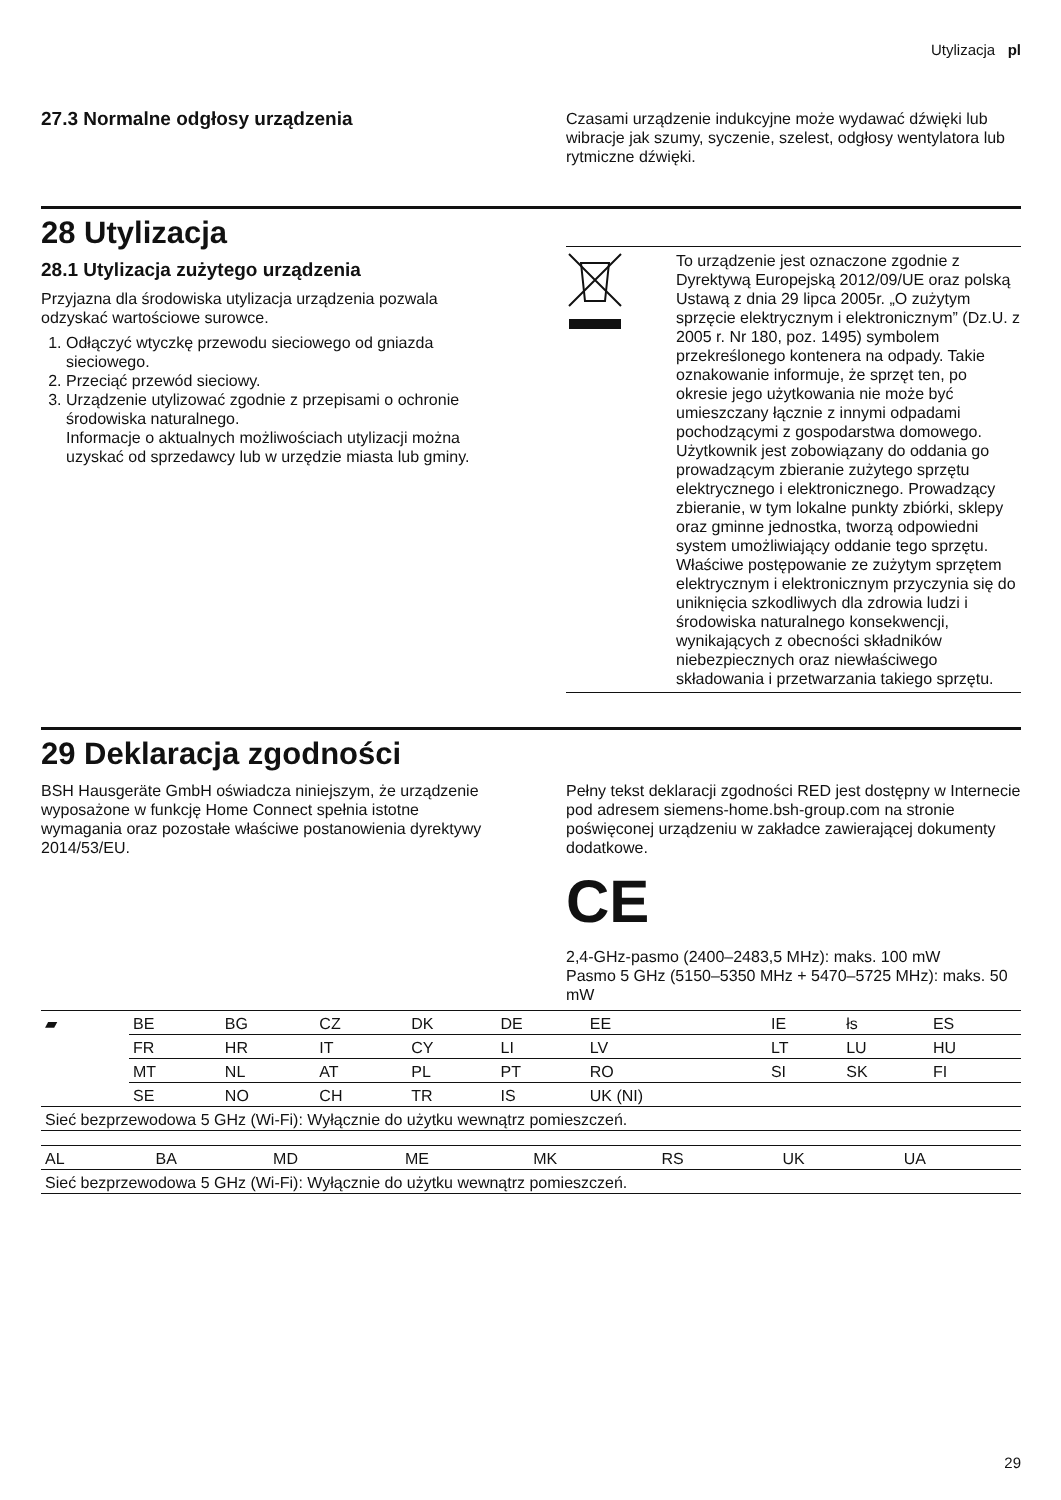Utylizacja pl
27.3 Normalne odgłosy urządzenia
Czasami urządzenie indukcyjne może wydawać dźwięki lub wibracje jak szumy, syczenie, szelest, odgłosy wentylatora lub rytmiczne dźwięki.
28 Utylizacja
28.1 Utylizacja zużytego urządzenia
Przyjazna dla środowiska utylizacja urządzenia pozwala odzyskać wartościowe surowce.
1. Odłączyć wtyczkę przewodu sieciowego od gniazda sieciowego.
2. Przeciąć przewód sieciowy.
3. Urządzenie utylizować zgodnie z przepisami o ochronie środowiska naturalnego.
Informacje o aktualnych możliwościach utylizacji można uzyskać od sprzedawcy lub w urzędzie miasta lub gminy.
To urządzenie jest oznaczone zgodnie z Dyrektywą Europejską 2012/09/UE oraz polską Ustawą z dnia 29 lipca 2005r. „O zużytym sprzęcie elektrycznym i elektronicznym” (Dz.U. z 2005 r. Nr 180, poz. 1495) symbolem przekreślonego kontenera na odpady. Takie oznakowanie informuje, że sprzęt ten, po okresie jego użytkowania nie może być umieszczany łącznie z innymi odpadami pochodzącymi z gospodarstwa domowego. Użytkownik jest zobowiązany do oddania go prowadzącym zbieranie zużytego sprzętu elektrycznego i elektronicznego. Prowadzący zbieranie, w tym lokalne punkty zbiórki, sklepy oraz gminne jednostka, tworzą odpowiedni system umożliwiający oddanie tego sprzętu. Właściwe postępowanie ze zużytym sprzętem elektrycznym i elektronicznym przyczynia się do uniknięcia szkodliwych dla zdrowia ludzi i środowiska naturalnego konsekwencji, wynikających z obecności składników niebezpiecznych oraz niewłaściwego składowania i przetwarzania takiego sprzętu.
29 Deklaracja zgodności
BSH Hausgeräte GmbH oświadcza niniejszym, że urządzenie wyposażone w funkcję Home Connect spełnia istotne wymagania oraz pozostałe właściwe postanowienia dyrektywy 2014/53/EU.
Pełny tekst deklaracji zgodności RED jest dostępny w Internecie pod adresem siemens-home.bsh-group.com na stronie poświęconej urządzeniu w zakładce zawierającej dokumenty dodatkowe.
CE
2,4-GHz-pasmo (2400–2483,5 MHz): maks. 100 mW
Pasmo 5 GHz (5150–5350 MHz + 5470–5725 MHz): maks. 50 mW
| ▰ | BE | BG | CZ | DK | DE | EE | IE | łs | ES |
| | FR | HR | IT | CY | LI | LV | LT | LU | HU |
| | MT | NL | AT | PL | PT | RO | SI | SK | FI |
| | SE | NO | CH | TR | IS | UK (NI) | | | |
| Sieć bezprzewodowa 5 GHz (Wi-Fi): Wyłącznie do użytku wewnątrz pomieszczeń. | | | | | | | | | |
| AL | BA | MD | ME | MK | RS | UK | UA |
| Sieć bezprzewodowa 5 GHz (Wi-Fi): Wyłącznie do użytku wewnątrz pomieszczeń. | | | | | | | |
29